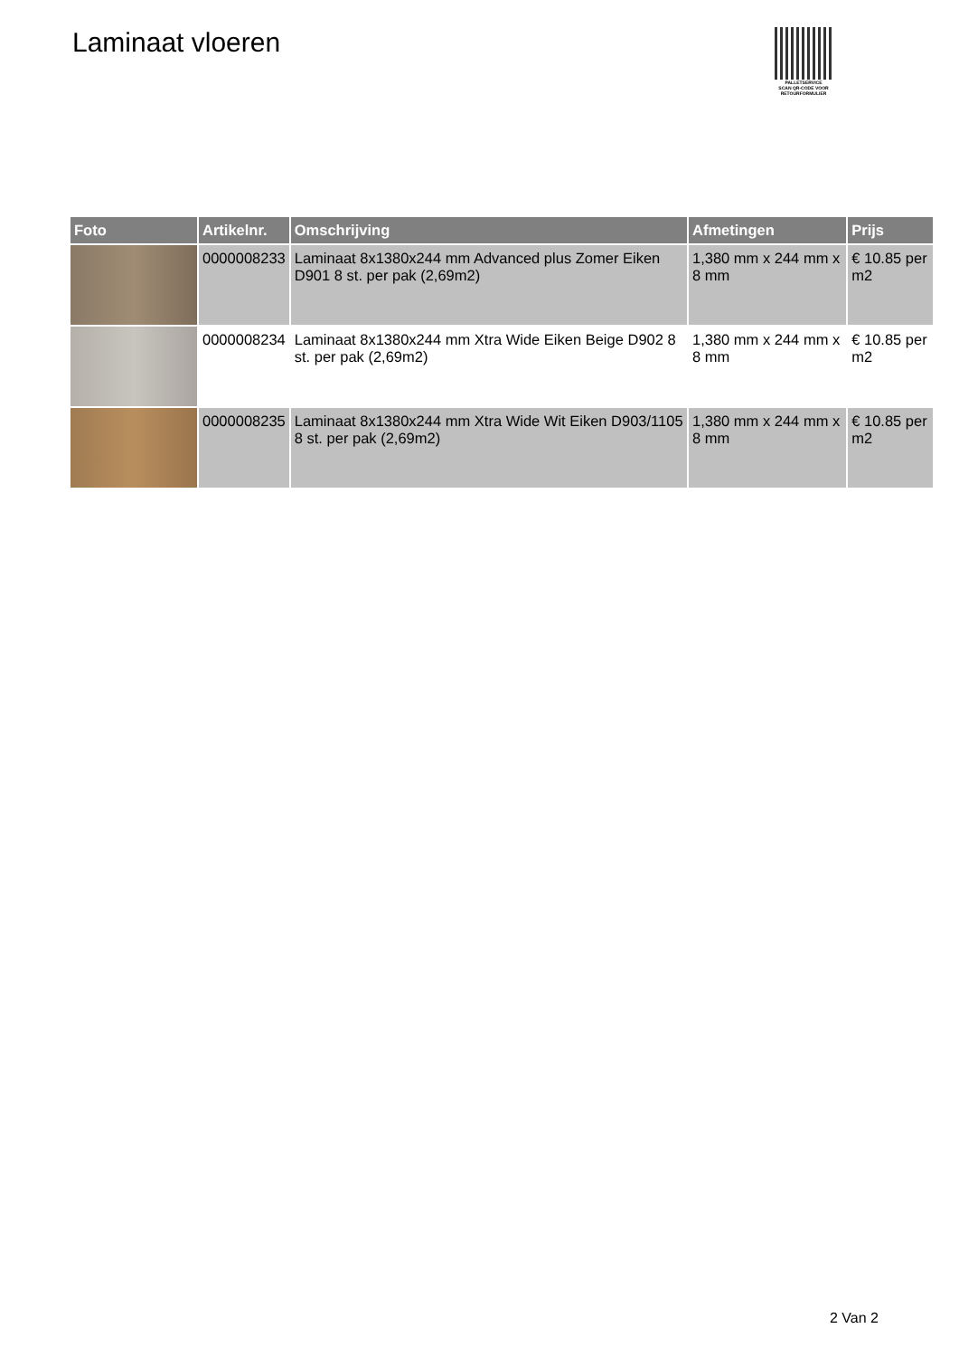Laminaat vloeren
PALLETSERVICE
SCAN QR-CODE VOOR RETOURFORMULIER
| Foto | Artikelnr. | Omschrijving | Afmetingen | Prijs |
| --- | --- | --- | --- | --- |
| | 0000008233 | Laminaat 8x1380x244 mm Advanced plus Zomer Eiken D901 8 st. per pak (2,69m2) | 1,380 mm x 244 mm x 8 mm | € 10.85 per m2 |
| | 0000008234 | Laminaat 8x1380x244 mm Xtra Wide Eiken Beige D902 8 st. per pak (2,69m2) | 1,380 mm x 244 mm x 8 mm | € 10.85 per m2 |
| | 0000008235 | Laminaat 8x1380x244 mm Xtra Wide Wit Eiken D903/1105 8 st. per pak (2,69m2) | 1,380 mm x 244 mm x 8 mm | € 10.85 per m2 |
2 Van 2